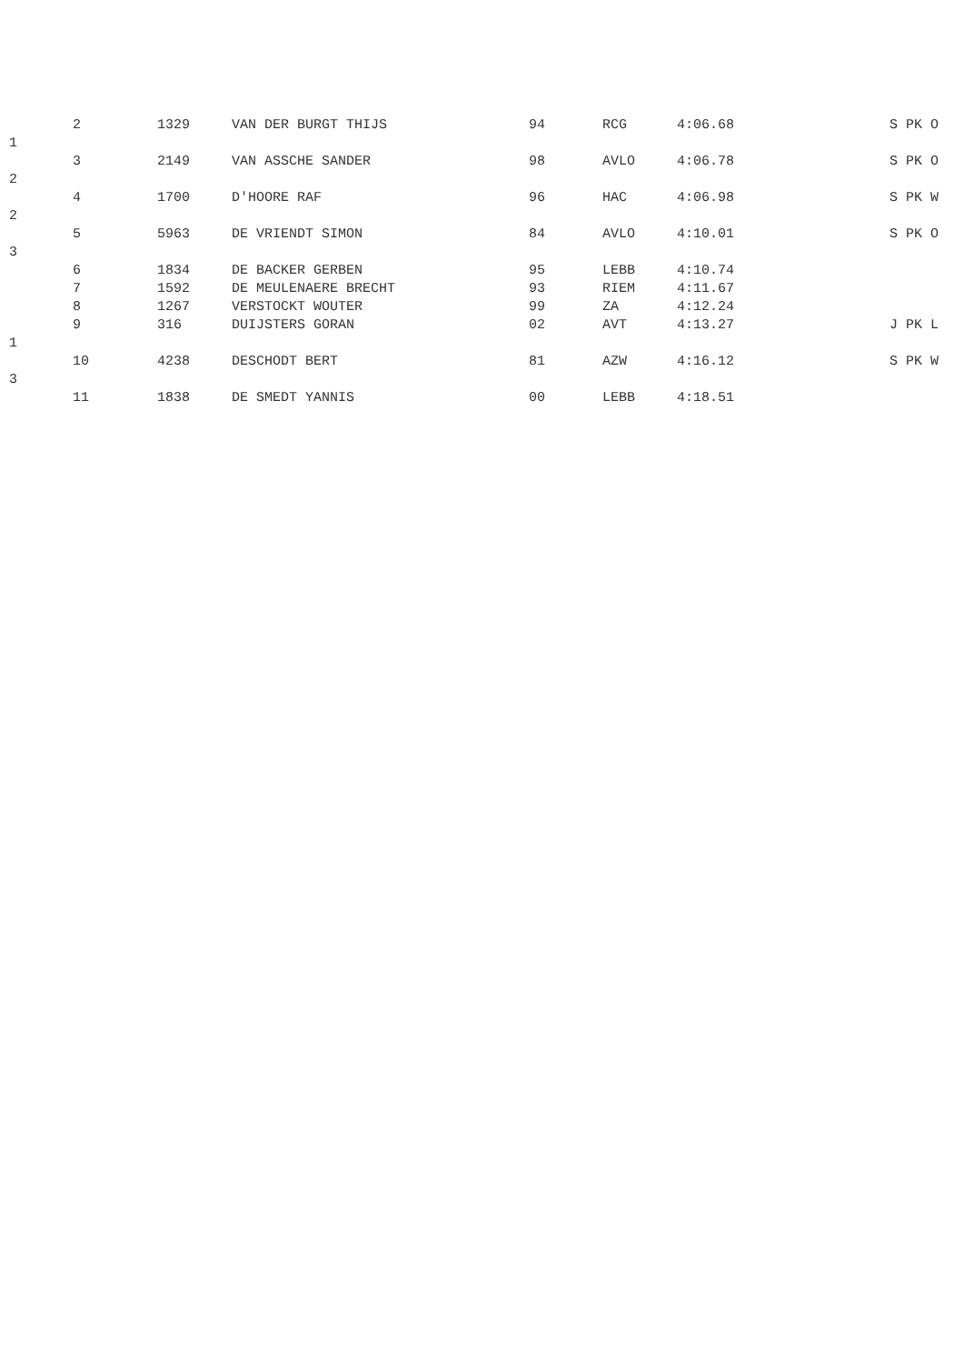2
1329
VAN DER BURGT THIJS
94
RCG
4:06.68
S PK O
1
3
2149
VAN ASSCHE SANDER
98
AVLO
4:06.78
S PK O
2
4
1700
D'HOORE RAF
96
HAC
4:06.98
S PK W
2
5
5963
DE VRIENDT SIMON
84
AVLO
4:10.01
S PK O
3
6
1834
DE BACKER GERBEN
95
LEBB
4:10.74
7
1592
DE MEULENAERE BRECHT
93
RIEM
4:11.67
8
1267
VERSTOCKT WOUTER
99
ZA
4:12.24
9
316
DUIJSTERS GORAN
02
AVT
4:13.27
J PK L
1
10
4238
DESCHODT BERT
81
AZW
4:16.12
S PK W
3
11
1838
DE SMEDT YANNIS
00
LEBB
4:18.51